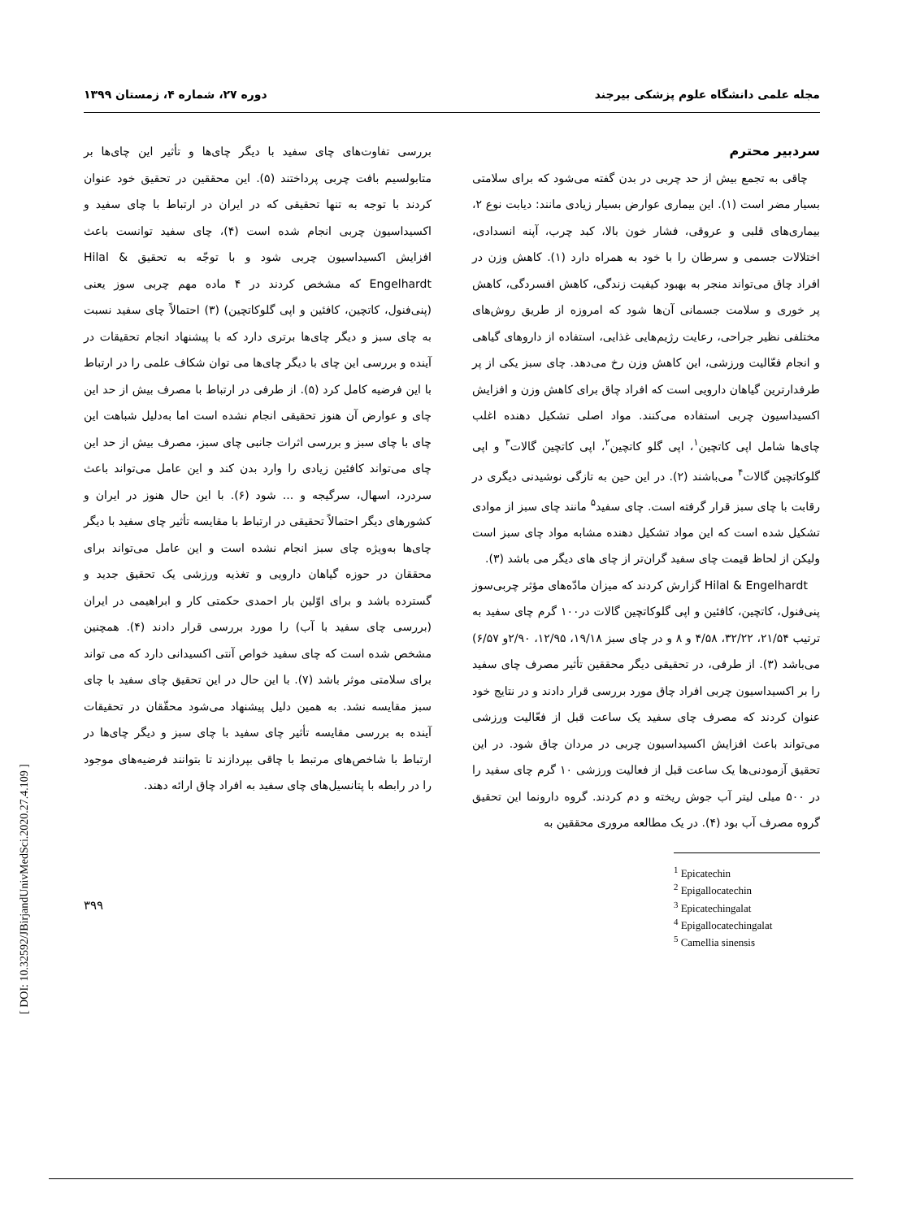مجله علمی دانشگاه علوم پزشکی بیرجند دوره ۲۷، شماره ۴، زمستان ۱۳۹۹
سردبیر محترم
چاقی به تجمع بیش از حد چربی در بدن گفته می‌شود که برای سلامتی بسیار مضر است (۱). این بیماری عوارض بسیار زیادی مانند: دیابت نوع ۲، بیماری‌های قلبی و عروقی، فشار خون بالا، کبد چرب، آپنه انسدادی، اختلالات جسمی و سرطان را با خود به همراه دارد (۱). کاهش وزن در افراد چاق می‌تواند منجر به بهبود کیفیت زندگی، کاهش افسردگی، کاهش پر خوری و سلامت جسمانی آن‌ها شود که امروزه از طریق روش‌های مختلفی نظیر جراحی، رعایت رژیم‌هایی غذایی، استفاده از داروهای گیاهی و انجام فعّالیت ورزشی، این کاهش وزن رخ می‌دهد. چای سبز یکی از پر طرفدارترین گیاهان دارویی است که افراد چاق برای کاهش وزن و افزایش اکسیداسیون چربی استفاده می‌کنند. مواد اصلی تشکیل دهنده اغلب چای‌ها شامل اپی کاتچین<sup>۱</sup>، اپی گلو کاتچین<sup>۲</sup>، اپی کاتچین گالات<sup>۳</sup> و اپی گلوکاتچین گالات<sup>۴</sup> می‌باشند (۲). در این حین به تازگی نوشیدنی دیگری در رقابت با چای سبز قرار گرفته است. چای سفید<sup>۵</sup> مانند چای سبز از موادی تشکیل شده است که این مواد تشکیل دهنده مشابه مواد چای سبز است ولیکن از لحاظ قیمت چای سفید گران‌تر از چای های دیگر می باشد (۳).
Hilal & Engelhardt گزارش کردند که میزان مادّه‌های مؤثر چربی‌سوز پنی‌فنول، کاتچین، کافئین و اپی گلوکاتچین گالات در۱۰۰ گرم چای سفید به ترتیب ۲۱/۵۴، ۳۲/۲۲، ۴/۵۸ و ۸ و در چای سبز ۱۹/۱۸، ۱۲/۹۵، ۲/۹۰و ۶/۵۷) می‌باشد (۳). از طرفی، در تحقیقی دیگر محققین تأثیر مصرف چای سفید را بر اکسیداسیون چربی افراد چاق مورد بررسی قرار دادند و در نتایج خود عنوان کردند که مصرف چای سفید یک ساعت قبل از فعّالیت ورزشی می‌تواند باعث افزایش اکسیداسیون چربی در مردان چاق شود. در این تحقیق آزمودنی‌ها یک ساعت قبل از فعالیت ورزشی ۱۰ گرم چای سفید را در ۵۰۰ میلی لیتر آب جوش ریخته و دم کردند. گروه دارونما این تحقیق گروه مصرف آب بود (۴). در یک مطالعه مروری محققین به
<sup>1</sup> Epicatechin
<sup>2</sup> Epigallocatechin
<sup>3</sup> Epicatechingalat
<sup>4</sup> Epigallocatechingalat
<sup>5</sup> Camellia sinensis
بررسی تفاوت‌های چای سفید با دیگر چای‌ها و تأثیر این چای‌ها بر متابولسیم بافت چربی پرداختند (۵). این محققین در تحقیق خود عنوان کردند با توجه به تنها تحقیقی که در ایران در ارتباط با چای سفید و اکسیداسیون چربی انجام شده است (۴)، چای سفید توانست باعث افزایش اکسیداسیون چربی شود و با توجّه به تحقیق Hilal & Engelhardt که مشخص کردند در ۴ ماده مهم چربی سوز یعنی (پنی‌فنول، کاتچین، کافئین و اپی گلوکاتچین) (۳) احتمالاً چای سفید نسبت به چای سبز و دیگر چای‌ها برتری دارد که با پیشنهاد انجام تحقیقات در آینده و بررسی این چای با دیگر چای‌ها می توان شکاف علمی را در ارتباط با این فرضیه کامل کرد (۵). از طرفی در ارتباط با مصرف بیش از حد این چای و عوارض آن هنوز تحقیقی انجام نشده است اما به‌دلیل شباهت این چای با چای سبز و بررسی اثرات جانبی چای سبز، مصرف بیش از حد این چای می‌تواند کافئین زیادی را وارد بدن کند و این عامل می‌تواند باعث سردرد، اسهال، سرگیجه و ... شود (۶). با این حال هنوز در ایران و کشورهای دیگر احتمالاً تحقیقی در ارتباط با مقایسه تأثیر چای سفید با دیگر چای‌ها به‌ویژه چای سبز انجام نشده است و این عامل می‌تواند برای محققان در حوزه گیاهان دارویی و تغذیه ورزشی یک تحقیق جدید و گسترده باشد و برای اوّلین بار احمدی حکمتی کار و ابراهیمی در ایران (بررسی چای سفید با آب) را مورد بررسی قرار دادند (۴). همچنین مشخص شده است که چای سفید خواص آنتی اکسیدانی دارد که می تواند برای سلامتی موثر باشد (۷). با این حال در این تحقیق چای سفید با چای سبز مقایسه نشد. به همین دلیل پیشنهاد می‌شود محقّقان در تحقیقات آینده به بررسی مقایسه تأثیر چای سفید با چای سبز و دیگر چای‌ها در ارتباط با شاخص‌های مرتبط با چاقی بپردازند تا بتوانند فرضیه‌های موجود را در رابطه با پتانسیل‌های چای سفید به افراد چاق ارائه دهند.
۳۹۹
[ DOI: 10.32592/JBirjandUnivMedSci.2020.27.4.109 ]